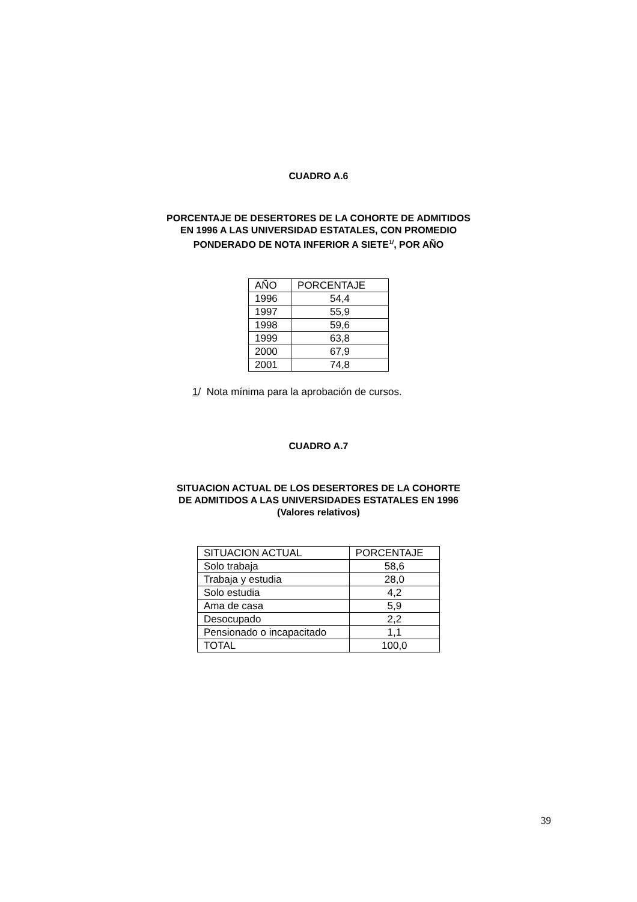CUADRO A.6
PORCENTAJE DE DESERTORES DE LA COHORTE DE ADMITIDOS
EN 1996 A LAS UNIVERSIDAD ESTATALES, CON PROMEDIO
PONDERADO DE NOTA INFERIOR A SIETE<sup>1/</sup>, POR AÑO
| AÑO | PORCENTAJE |
| --- | --- |
| 1996 | 54,4 |
| 1997 | 55,9 |
| 1998 | 59,6 |
| 1999 | 63,8 |
| 2000 | 67,9 |
| 2001 | 74,8 |
1/ Nota mínima para la aprobación de cursos.
CUADRO A.7
SITUACION ACTUAL DE LOS DESERTORES DE LA COHORTE
DE ADMITIDOS A LAS UNIVERSIDADES ESTATALES EN 1996
(Valores relativos)
| SITUACION ACTUAL | PORCENTAJE |
| --- | --- |
| Solo trabaja | 58,6 |
| Trabaja y estudia | 28,0 |
| Solo estudia | 4,2 |
| Ama de casa | 5,9 |
| Desocupado | 2,2 |
| Pensionado o incapacitado | 1,1 |
| TOTAL | 100,0 |
39